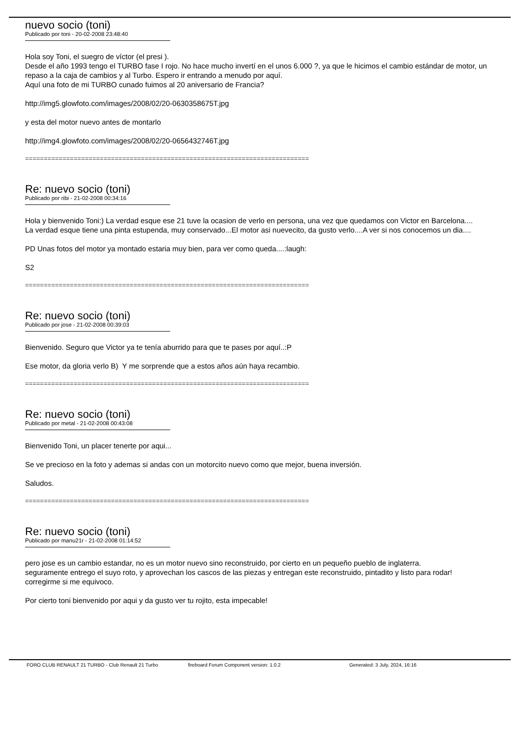nuevo socio (toni)
Publicado por toni - 20-02-2008 23:48:40
Hola soy Toni, el suegro de víctor (el presi ).
Desde el año 1993 tengo el TURBO fase I rojo. No hace mucho invertí en el unos 6.000 ?, ya que le hicimos el cambio estándar de motor, un repaso a la caja de cambios y al Turbo. Espero ir entrando a menudo por aquí.
Aquí una foto de mi TURBO cunado fuimos al 20 aniversario de Francia?
http://img5.glowfoto.com/images/2008/02/20-0630358675T.jpg
y esta del motor nuevo antes de montarlo
http://img4.glowfoto.com/images/2008/02/20-0656432746T.jpg
============================================================================
Re: nuevo socio (toni)
Publicado por ribi - 21-02-2008 00:34:16
Hola y bienvenido Toni:) La verdad esque ese 21 tuve la ocasion de verlo en persona, una vez que quedamos con Victor en Barcelona....
La verdad esque tiene una pinta estupenda, muy conservado...El motor asi nuevecito, da gusto verlo....A ver si nos conocemos un dia....
PD Unas fotos del motor ya montado estaria muy bien, para ver como queda....:laugh:
S2
============================================================================
Re: nuevo socio (toni)
Publicado por jose - 21-02-2008 00:39:03
Bienvenido. Seguro que Victor ya te tenía aburrido para que te pases por aquí..:P
Ese motor, da gloria verlo B) Y me sorprende que a estos años aún haya recambio.
============================================================================
Re: nuevo socio (toni)
Publicado por metal - 21-02-2008 00:43:08
Bienvenido Toni, un placer tenerte por aqui...
Se ve precioso en la foto y ademas si andas con un motorcito nuevo como que mejor, buena inversión.
Saludos.
============================================================================
Re: nuevo socio (toni)
Publicado por manu21r - 21-02-2008 01:14:52
pero jose es un cambio estandar, no es un motor nuevo sino reconstruido, por cierto en un pequeño pueblo de inglaterra.
seguramente entrego el suyo roto, y aprovechan los cascos de las piezas y entregan este reconstruido, pintadito y listo para rodar!
corregirme si me equivoco.
Por cierto toni bienvenido por aqui y da gusto ver tu rojito, esta impecable!
FORO CLUB RENAULT 21 TURBO - Club Renault 21 Turbo fireboard Forum Component version: 1.0.2 Generated: 3 July, 2024, 16:16